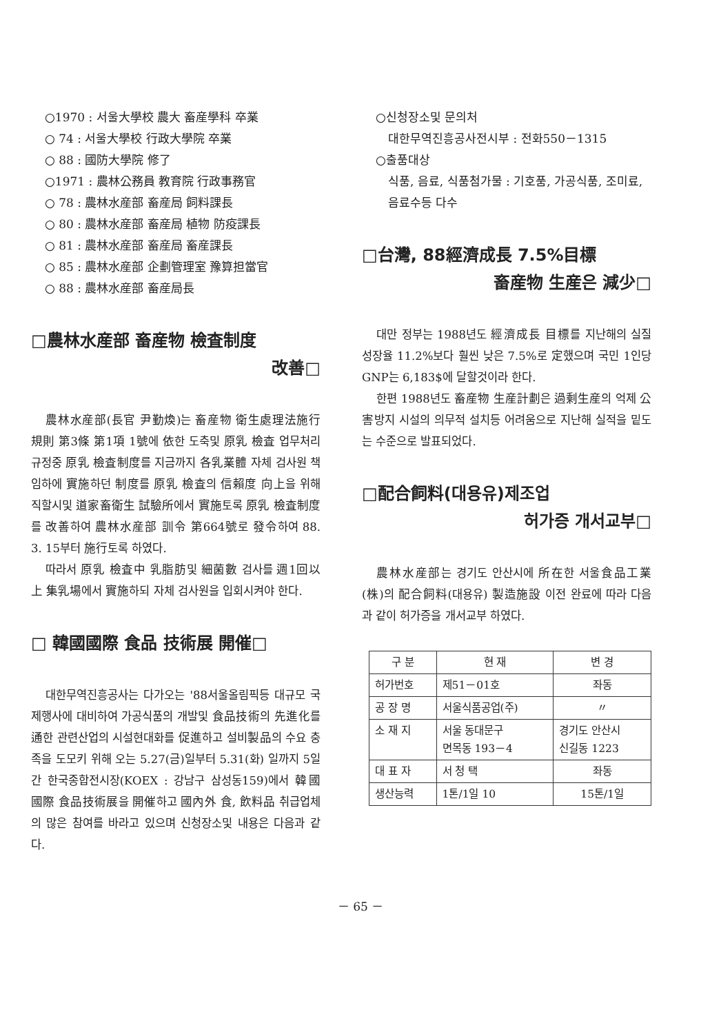○1970 : 서울大學校 農大 畜産學科 卒業
○ 74 : 서울大學校 行政大學院 卒業
○ 88 : 國防大學院 修了
○1971 : 農林公務員 教育院 行政事務官
○ 78 : 農林水産部 畜産局 飼料課長
○ 80 : 農林水産部 畜産局 植物 防疫課長
○ 81 : 農林水産部 畜産局 畜産課長
○ 85 : 農林水産部 企劃管理室 豫算担當官
○ 88 : 農林水産部 畜産局長
□農林水産部 畜産物 檢査制度
改善□
農林水産部(長官 尹勤煥)는 畜産物 衛生處理法施行規則 第3條 第1項 1號에 依한 도축및 原乳 檢査 업무처리 규정중 原乳 檢査制度를 지금까지 各乳業體 자체 검사원 책임하에 實施하던 制度를 原乳 檢査의 信賴度 向上을 위해 직할시및 道家畜衛生 試驗所에서 實施토록 原乳 檢査制度를 改善하여 農林水産部 訓令 第664號로 發令하여 88. 3. 15부터 施行토록 하였다.
따라서 原乳 檢査中 乳脂肪및 細菌數 검사를 週1回以上 集乳場에서 實施하되 자체 검사원을 입회시켜야 한다.
□ 韓國國際 食品 技術展 開催□
대한무역진흥공사는 다가오는 '88서울올림픽등 대규모 국제행사에 대비하여 가공식품의 개발및 食品技術의 先進化를 通한 관련산업의 시설현대화를 促進하고 설비製品의 수요 충족을 도모키 위해 오는 5.27(금)일부터 5.31(화) 일까지 5일간 한국종합전시장(KOEX : 강남구 삼성동159)에서 韓國 國際 食品技術展을 開催하고 國內外 食, 飲料品 취급업체의 많은 참여를 바라고 있으며 신청장소및 내용은 다음과 같다.
○신청장소및 문의처
대한무역진흥공사전시부 : 전화550－1315
○출품대상
식품, 음료, 식품첨가물 : 기호품, 가공식품, 조미료, 음료수등 다수
□台灣, 88經濟成長 7.5%目標
畜産物 生産은 減少□
대만 정부는 1988년도 經濟成長 目標를 지난해의 실질성장율 11.2%보다 훨씬 낮은 7.5%로 定했으며 국민 1인당 GNP는 6,183$에 달할것이라 한다.
한편 1988년도 畜産物 生産計劃은 過剩生産의 억제 公害방지 시설의 의무적 설치등 어려움으로 지난해 실적을 밑도는 수준으로 발표되었다.
□配合飼料(대용유)제조업
허가증 개서교부□
農林水産部는 경기도 안산시에 所在한 서울食品工業(株)의 配合飼料(대용유) 製造施設 이전 완료에 따라 다음과 같이 허가증을 개서교부 하였다.
| 구 분 | 현 재 | 변 경 |
| --- | --- | --- |
| 허가번호 | 제51－01호 | 좌동 |
| 공 장 명 | 서울식품공업(주) | 〃 |
| 소 재 지 | 서울 동대문구 면목동 193－4 | 경기도 안산시 신길동 1223 |
| 대 표 자 | 서 청 택 | 좌동 |
| 생산능력 | 1톤/1일 10 | 15톤/1일 |
－ 65 －